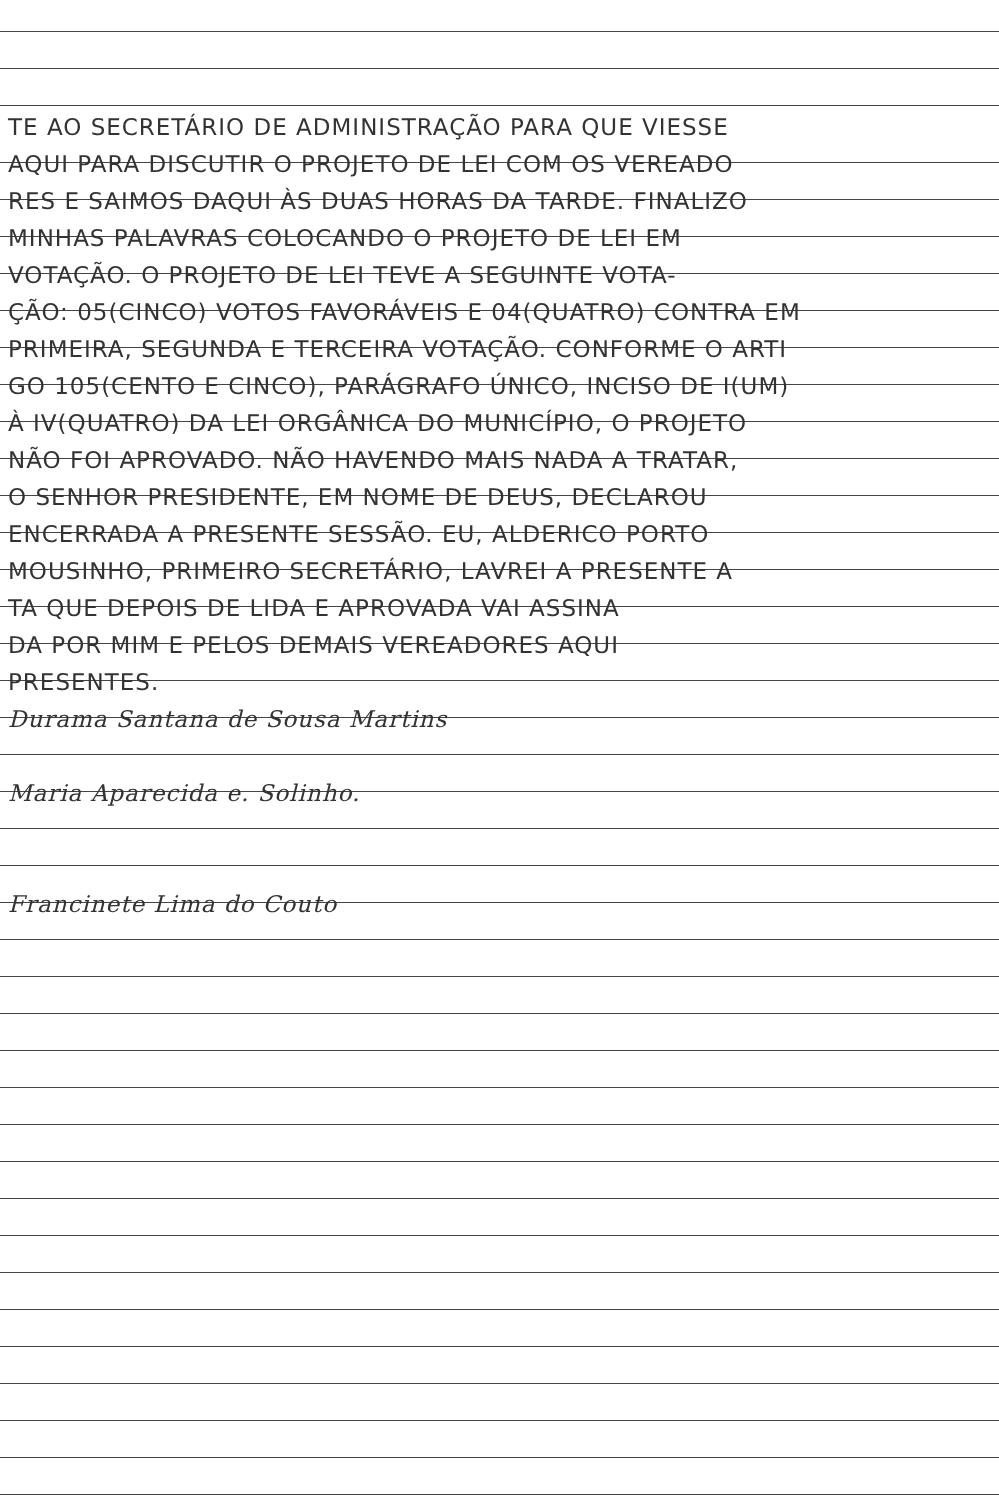TE AO SECRETÁRIO DE ADMINISTRAÇÃO PARA QUE VIESSE
AQUI PARA DISCUTIR O PROJETO DE LEI COM OS VEREADO
RES E SAIMOS DAQUI ÀS DUAS HORAS DA TARDE. FINALIZO
MINHAS PALAVRAS COLOCANDO O PROJETO DE LEI EM
VOTAÇÃO. O PROJETO DE LEI TEVE A SEGUINTE VOTA-
ÇÃO: 05(CINCO) VOTOS FAVORÁVEIS E 04(QUATRO) CONTRA EM
PRIMEIRA, SEGUNDA E TERCEIRA VOTAÇÃO. CONFORME O ARTI
GO 105(CENTO E CINCO), PARÁGRAFO ÚNICO, INCISO DE I(UM)
À IV(QUATRO) DA LEI ORGÂNICA DO MUNICÍPIO, O PROJETO
NÃO FOI APROVADO. NÃO HAVENDO MAIS NADA A TRATAR,
O SENHOR PRESIDENTE, EM NOME DE DEUS, DECLAROU
ENCERRADA A PRESENTE SESSÃO. EU, ALDERICO PORTO
MOUSINHO, PRIMEIRO SECRETÁRIO, LAVREI A PRESENTE A
TA QUE DEPOIS DE LIDA E APROVADA VAI ASSINA
DA POR MIM E PELOS DEMAIS VEREADORES AQUI
PRESENTES.
Durama Santana de Sousa Martins
Maria Aparecida e. Solinho.
Francinete Lima do Couto